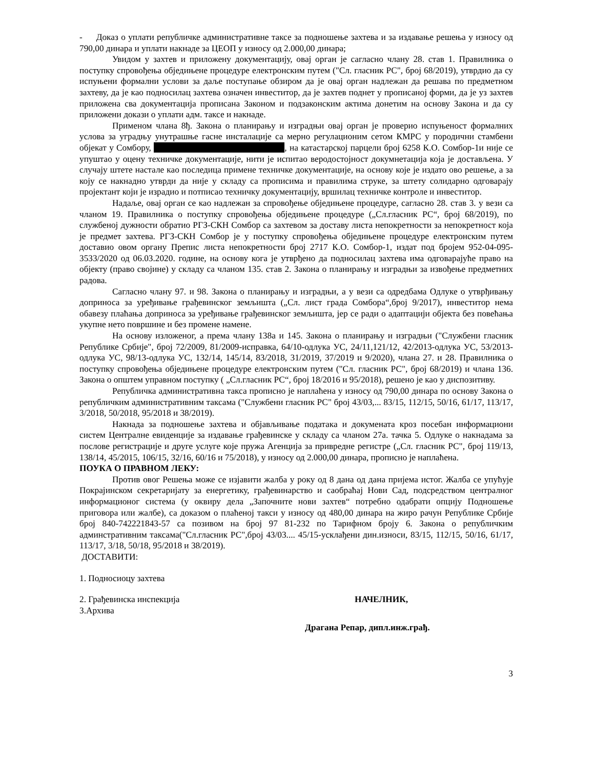- Доказ о уплати републичке административне таксе за подношење захтева и за издавање решења у износу од 790,00 динара и уплати накнаде за ЦЕОП у износу од 2.000,00 динара;
Увидом у захтев и приложену документацију, овај орган је сагласно члану 28. став 1. Правилника о поступку спровођења обједињене процедуре електронским путем ("Сл. гласник РС", број 68/2019), утврдио да су испуњени формални услови за даље поступање обзиром да је овај орган надлежан да решава по предметном захтеву, да је као подносилац захтева означен инвеститор, да је захтев поднет у прописаној форми, да је уз захтев приложена сва документација прописана Законом и подзаконским актима донетим на основу Закона и да су приложени докази о уплати адм. таксе и накнаде.
Применом члана 8ђ. Закона о планирању и изградњи овај орган је проверио испуњеност формалних услова за уградњу унутрашње гасне инсталације са мерно регулационим сетом КМРС у породични стамбени објекат у Сомбору, , на катастарској парцели број 6258 К.О. Сомбор-1и није се упуштао у оцену техничке документације, нити је испитао веродостојност докумнетација која је достављена. У случају штете настале као последица примене техничке документације, на основу које је издато ово решење, а за коју се накнадно утврди да није у складу са прописима и правилима струке, за штету солидарно одговарају пројектант који је израдио и потписао техничку документацију, вршилац техничке контроле и инвеститор.
Надаље, овај орган се као надлежан за спровођење обједињене процедуре, сагласно 28. став 3. у вези са чланом 19. Правилника о поступку спровођења обједињене процедуре („Сл.гласник РС“, број 68/2019), по службеној дужности обратио РГЗ-СКН Сомбор са захтевом за доставу листа непокретности за непокретност која је предмет захтева. РГЗ-СКН Сомбор је у поступку спровођења обједињене процедуре електронским путем доставио овом органу Препис листа непокретности број 2717 К.О. Сомбор-1, издат под бројем 952-04-095-3533/2020 од 06.03.2020. године, на основу кога је утврђено да подносилац захтева има одговарајуће право на објекту (право својине) у складу са чланом 135. став 2. Закона о планирању и изградњи за извођење предметних радова.
Сагласно члану 97. и 98. Закона о планирању и изградњи, а у вези са одредбама Одлуке о утврђивању доприноса за уређивање грађевинског земљишта („Сл. лист града Сомбора“,број 9/2017), инвеститор нема обавезу плаћања доприноса за уређивање грађевинског земљишта, јер се ради о адаптацији објекта без повећања укупне нето површине и без промене намене.
На основу изложеног, а према члану 138а и 145. Закона о планирању и изградњи ("Службени гласник Републике Србије", број 72/2009, 81/2009-исправка, 64/10-одлука УС, 24/11,121/12, 42/2013-одлука УС, 53/2013-одлука УС, 98/13-одлука УС, 132/14, 145/14, 83/2018, 31/2019, 37/2019 и 9/2020), члана 27. и 28. Правилника о поступку спровођења обједињене процедуре електронским путем ("Сл. гласник РС", број 68/2019) и члана 136. Закона о општем управном поступку ( „Сл.гласник РС“, број 18/2016 и 95/2018), решено је као у диспозитиву.
Републичка административна такса прописно је наплаћена у износу од 790,00 динара по основу Закона о републичким административним таксама ("Службени гласник РС" број 43/03,... 83/15, 112/15, 50/16, 61/17, 113/17, 3/2018, 50/2018, 95/2018 и 38/2019).
Накнада за подношење захтева и објављивање података и докумената кроз посебан информациони систем Централне евиденције за издавање грађевинске у складу са чланом 27а. тачка 5. Одлуке о накнадама за послове регистрације и друге услуге које пружа Агенција за привредне регистре („Сл. гласник РС", број 119/13, 138/14, 45/2015, 106/15, 32/16, 60/16 и 75/2018), у износу од 2.000,00 динара, прописно је наплаћена.
ПОУКА О ПРАВНОМ ЛЕКУ:
Против овог Решења може се изјавити жалба у року од 8 дана од дана пријема истог. Жалба се упућује Покрајинском секретаријату за енергетику, грађевинарство и саобраћај Нови Сад, подсредством централног информационог система (у оквиру дела „Започните нови захтев“ потребно одабрати опцију Подношење приговора или жалбе), са доказом о плаћеној такси у износу од 480,00 динара на жиро рачун Републике Србије број 840-742221843-57 са позивом на број 97 81-232 по Тарифном броју 6. Закона о републичким админстративним таксама("Сл.гласник РС",број 43/03.... 45/15-усклађени дин.износи, 83/15, 112/15, 50/16, 61/17, 113/17, 3/18, 50/18, 95/2018 и 38/2019).
ДОСТАВИТИ:
1. Подносиоцу захтева
2. Грађевинска инспекција НАЧЕЛНИК,
3.Архива
Драгана Репар, дипл.инж.грађ.
3